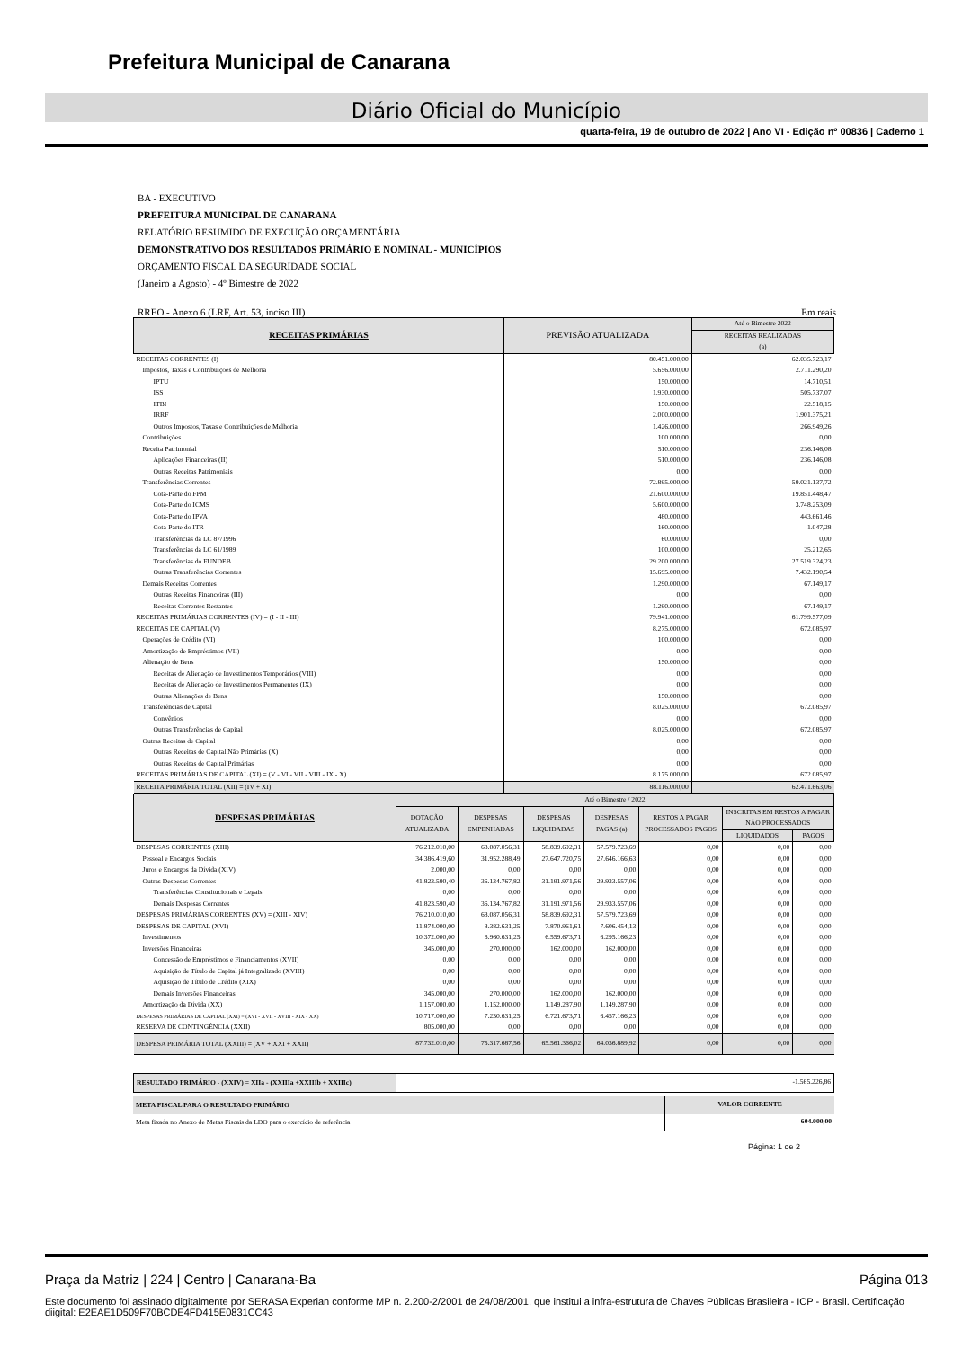Prefeitura Municipal de Canarana
Diário Oficial do Município
quarta-feira, 19 de outubro de 2022 | Ano VI - Edição nº 00836 | Caderno 1
BA - EXECUTIVO
PREFEITURA MUNICIPAL DE CANARANA
RELATÓRIO RESUMIDO DE EXECUÇÃO ORÇAMENTÁRIA
DEMONSTRATIVO DOS RESULTADOS PRIMÁRIO E NOMINAL - MUNICÍPIOS
ORÇAMENTO FISCAL DA SEGURIDADE SOCIAL
(Janeiro a Agosto) - 4º Bimestre de 2022
RREO - Anexo 6 (LRF, Art. 53, inciso III) Em reais
| RECEITAS PRIMÁRIAS | PREVISÃO ATUALIZADA | Até o Bimestre 2022 |
| --- | --- | --- |
| | | RECEITAS REALIZADAS (a) |
| RECEITAS CORRENTES (I) | 80.451.000,00 | 62.035.723,17 |
| Impostos, Taxas e Contribuições de Melhoria | 5.656.000,00 | 2.711.290,20 |
| IPTU | 150.000,00 | 14.710,51 |
| ISS | 1.930.000,00 | 505.737,07 |
| ITBI | 150.000,00 | 22.518,15 |
| IRRF | 2.000.000,00 | 1.901.375,21 |
| Outros Impostos, Taxas e Contribuições de Melhoria | 1.426.000,00 | 266.949,26 |
| Contribuições | 100.000,00 | 0,00 |
| Receita Patrimonial | 510.000,00 | 236.146,08 |
| Aplicações Financeiras (II) | 510.000,00 | 236.146,08 |
| Outras Receitas Patrimoniais | 0,00 | 0,00 |
| Transferências Correntes | 72.895.000,00 | 59.021.137,72 |
| Cota-Parte do FPM | 21.600.000,00 | 19.851.448,47 |
| Cota-Parte do ICMS | 5.600.000,00 | 3.748.253,09 |
| Cota-Parte do IPVA | 480.000,00 | 443.661,46 |
| Cota-Parte do ITR | 160.000,00 | 1.047,28 |
| Transferências da LC 87/1996 | 60.000,00 | 0,00 |
| Transferências da LC 61/1989 | 100.000,00 | 25.212,65 |
| Transferências do FUNDEB | 29.200.000,00 | 27.519.324,23 |
| Outras Transferências Correntes | 15.695.000,00 | 7.432.190,54 |
| Demais Receitas Correntes | 1.290.000,00 | 67.149,17 |
| Outras Receitas Financeiras (III) | 0,00 | 0,00 |
| Receitas Correntes Restantes | 1.290.000,00 | 67.149,17 |
| RECEITAS PRIMÁRIAS CORRENTES (IV) = (I - II - III) | 79.941.000,00 | 61.799.577,09 |
| RECEITAS DE CAPITAL (V) | 8.275.000,00 | 672.085,97 |
| Operações de Crédito (VI) | 100.000,00 | 0,00 |
| Amortização de Empréstimos (VII) | 0,00 | 0,00 |
| Alienação de Bens | 150.000,00 | 0,00 |
| Receitas de Alienação de Investimentos Temporários (VIII) | 0,00 | 0,00 |
| Receitas de Alienação de Investimentos Permanentes (IX) | 0,00 | 0,00 |
| Outras Alienações de Bens | 150.000,00 | 0,00 |
| Transferências de Capital | 8.025.000,00 | 672.085,97 |
| Convênios | 0,00 | 0,00 |
| Outras Transferências de Capital | 8.025.000,00 | 672.085,97 |
| Outras Receitas de Capital | 0,00 | 0,00 |
| Outras Receitas de Capital Não Primárias (X) | 0,00 | 0,00 |
| Outras Receitas de Capital Primárias | 0,00 | 0,00 |
| RECEITAS PRIMÁRIAS DE CAPITAL (XI) = (V - VI - VII - VIII - IX - X) | 8.175.000,00 | 672.085,97 |
| RECEITA PRIMÁRIA TOTAL (XII) = (IV + XI) | 88.116.000,00 | 62.471.663,06 |
| DESPESAS PRIMÁRIAS | Até o Bimestre / 2022 | | | | | | |
| --- | --- | --- | --- | --- | --- | --- | --- |
| | DOTAÇÃO ATUALIZADA | DESPESAS EMPENHADAS | DESPESAS LIQUIDADAS | DESPESAS PAGAS (a) | RESTOS A PAGAR PROCESSADOS PAGOS | INSCRITAS EM RESTOS A PAGAR NÃO PROCESSADOS | |
| | | | | | | LIQUIDADOS | PAGOS |
| DESPESAS CORRENTES (XIII) | 76.212.010,00 | 68.087.056,31 | 58.839.692,31 | 57.579.723,69 | 0,00 | 0,00 | 0,00 |
| Pessoal e Encargos Sociais | 34.386.419,60 | 31.952.288,49 | 27.647.720,75 | 27.646.166,63 | 0,00 | 0,00 | 0,00 |
| Juros e Encargos da Dívida (XIV) | 2.000,00 | 0,00 | 0,00 | 0,00 | 0,00 | 0,00 | 0,00 |
| Outras Despesas Correntes | 41.823.590,40 | 36.134.767,82 | 31.191.971,56 | 29.933.557,06 | 0,00 | 0,00 | 0,00 |
| Transferências Constitucionais e Legais | 0,00 | 0,00 | 0,00 | 0,00 | 0,00 | 0,00 | 0,00 |
| Demais Despesas Correntes | 41.823.590,40 | 36.134.767,82 | 31.191.971,56 | 29.933.557,06 | 0,00 | 0,00 | 0,00 |
| DESPESAS PRIMÁRIAS CORRENTES (XV) = (XIII - XIV) | 76.210.010,00 | 68.087.056,31 | 58.839.692,31 | 57.579.723,69 | 0,00 | 0,00 | 0,00 |
| DESPESAS DE CAPITAL (XVI) | 11.874.000,00 | 8.382.631,25 | 7.870.961,61 | 7.606.454,13 | 0,00 | 0,00 | 0,00 |
| Investimentos | 10.372.000,00 | 6.960.631,25 | 6.559.673,71 | 6.295.166,23 | 0,00 | 0,00 | 0,00 |
| Inversões Financeiras | 345.000,00 | 270.000,00 | 162.000,00 | 162.000,00 | 0,00 | 0,00 | 0,00 |
| Concessão de Empréstimos e Financiamentos (XVII) | 0,00 | 0,00 | 0,00 | 0,00 | 0,00 | 0,00 | 0,00 |
| Aquisição de Título de Capital já Integralizado (XVIII) | 0,00 | 0,00 | 0,00 | 0,00 | 0,00 | 0,00 | 0,00 |
| Aquisição de Título de Crédito (XIX) | 0,00 | 0,00 | 0,00 | 0,00 | 0,00 | 0,00 | 0,00 |
| Demais Inversões Financeiras | 345.000,00 | 270.000,00 | 162.000,00 | 162.000,00 | 0,00 | 0,00 | 0,00 |
| Amortização da Dívida (XX) | 1.157.000,00 | 1.152.000,00 | 1.149.287,90 | 1.149.287,90 | 0,00 | 0,00 | 0,00 |
| DESPESAS PRIMÁRIAS DE CAPITAL (XXI) = (XVI - XVII - XVIII - XIX - XX) | 10.717.000,00 | 7.230.631,25 | 6.721.673,71 | 6.457.166,23 | 0,00 | 0,00 | 0,00 |
| RESERVA DE CONTINGÊNCIA (XXII) | 805.000,00 | 0,00 | 0,00 | 0,00 | 0,00 | 0,00 | 0,00 |
| DESPESA PRIMÁRIA TOTAL (XXIII) = (XV + XXI + XXII) | 87.732.010,00 | 75.317.687,56 | 65.561.366,02 | 64.036.889,92 | 0,00 | 0,00 | 0,00 |
| RESULTADO PRIMÁRIO - (XXIV) = XIIa - (XXIIIa +XXIIIb + XXIIIc) | -1.565.226,86 |
| META FISCAL PARA O RESULTADO PRIMÁRIO | VALOR CORRENTE |
| Meta fixada no Anexo de Metas Fiscais da LDO para o exercício de referência | 604.000,00 |
Página: 1 de 2
Praça da Matriz | 224 | Centro | Canarana-Ba Página 013
Este documento foi assinado digitalmente por SERASA Experian conforme MP n. 2.200-2/2001 de 24/08/2001, que institui a infra-estrutura de Chaves Públicas Brasileira - ICP - Brasil. Certificação diigital: E2EAE1D509F70BCDE4FD415E0831CC43